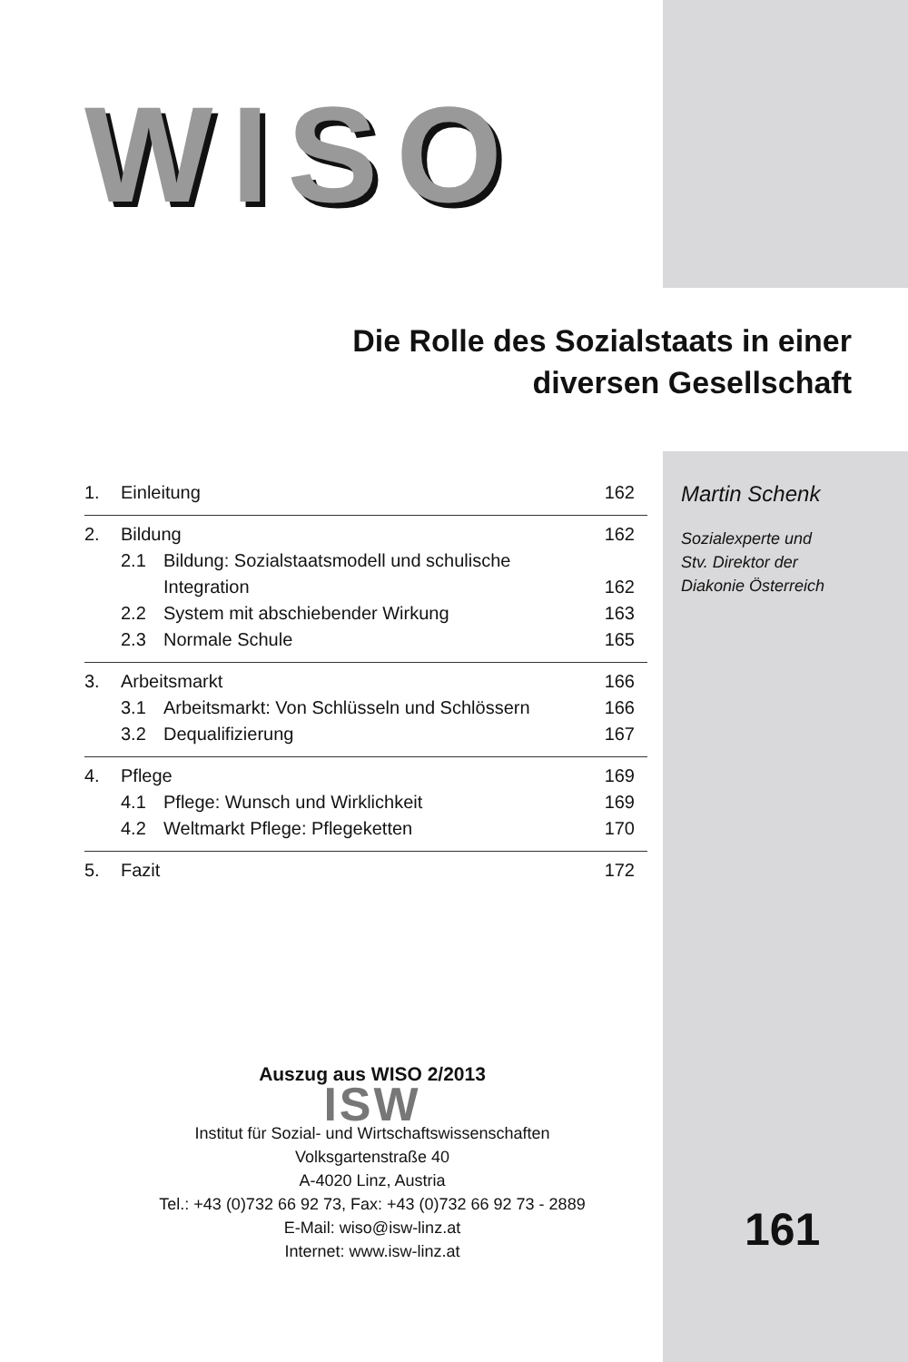WISO
Die Rolle des Sozialstaats in einer diversen Gesellschaft
1. Einleitung 162
2. Bildung 162
2.1 Bildung: Sozialstaatsmodell und schulische Integration 162
2.2 System mit abschiebender Wirkung 163
2.3 Normale Schule 165
3. Arbeitsmarkt 166
3.1 Arbeitsmarkt: Von Schlüsseln und Schlössern 166
3.2 Dequalifizierung 167
4. Pflege 169
4.1 Pflege: Wunsch und Wirklichkeit 169
4.2 Weltmarkt Pflege: Pflegeketten 170
5. Fazit 172
Martin Schenk
Sozialexperte und
Stv. Direktor der
Diakonie Österreich
Auszug aus WISO 2/2013
ISW
Institut für Sozial- und Wirtschaftswissenschaften
Volksgartenstraße 40
A-4020 Linz, Austria
Tel.: +43 (0)732 66 92 73, Fax: +43 (0)732 66 92 73 - 2889
E-Mail: wiso@isw-linz.at
Internet: www.isw-linz.at
161